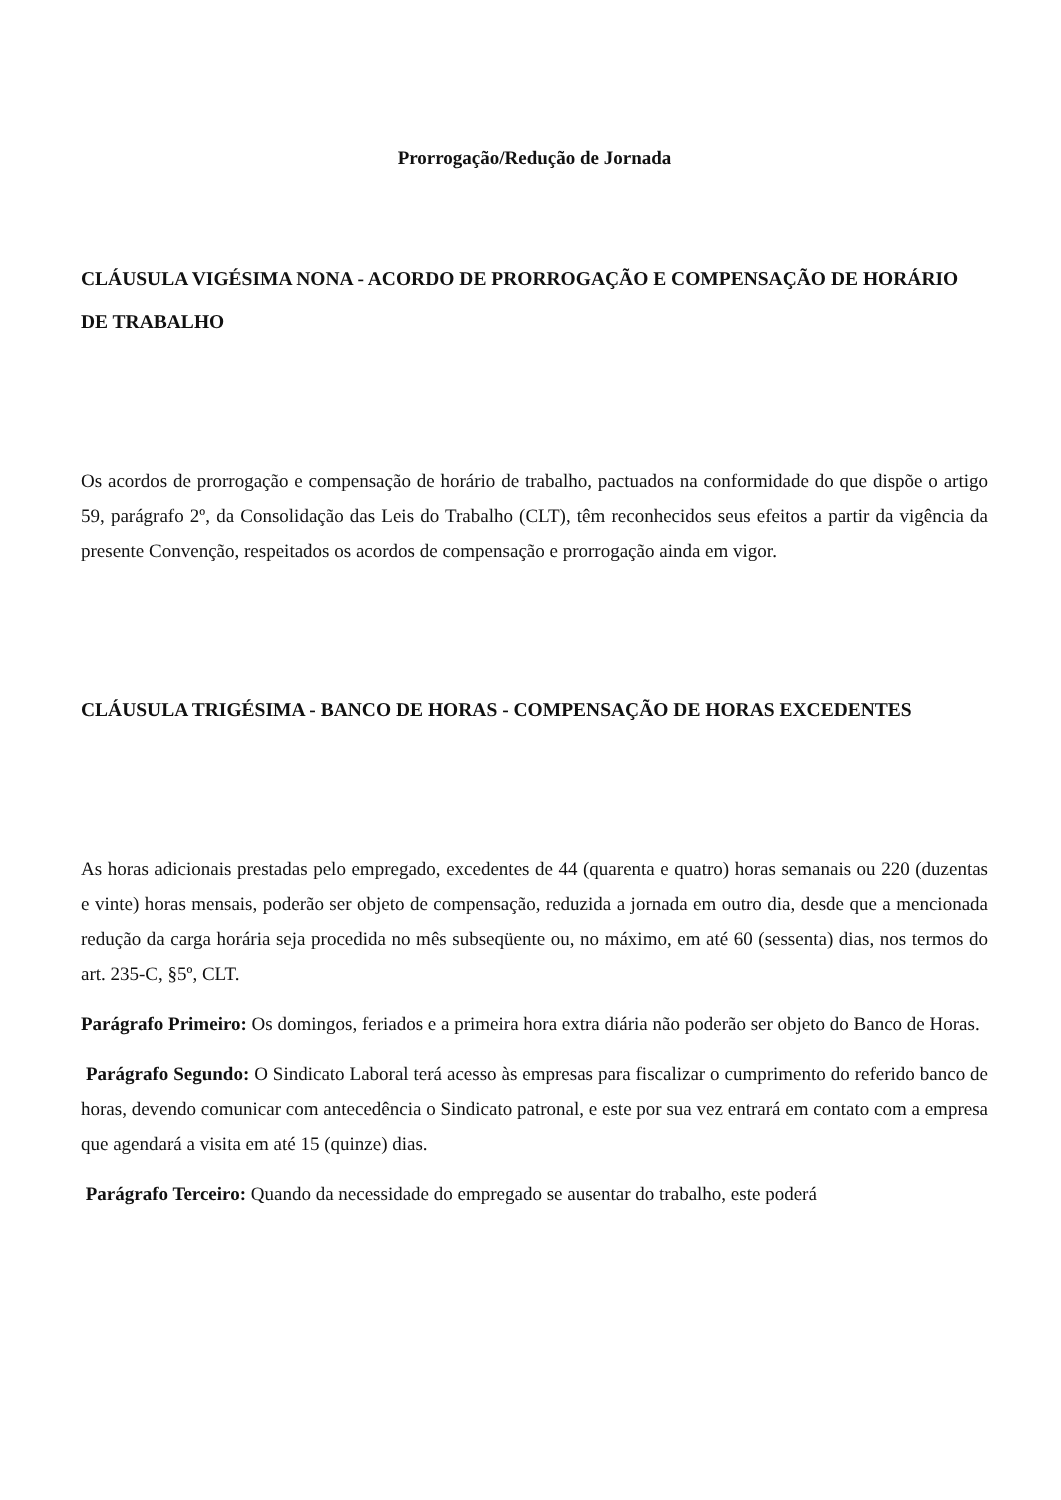Prorrogação/Redução de Jornada
CLÁUSULA VIGÉSIMA NONA - ACORDO DE PRORROGAÇÃO E COMPENSAÇÃO DE HORÁRIO DE TRABALHO
Os acordos de prorrogação e compensação de horário de trabalho, pactuados na conformidade do que dispõe o artigo 59, parágrafo 2º, da Consolidação das Leis do Trabalho (CLT), têm reconhecidos seus efeitos a partir da vigência da presente Convenção, respeitados os acordos de compensação e prorrogação ainda em vigor.
CLÁUSULA TRIGÉSIMA - BANCO DE HORAS - COMPENSAÇÃO DE HORAS EXCEDENTES
As horas adicionais prestadas pelo empregado, excedentes de 44 (quarenta e quatro) horas semanais ou 220 (duzentas e vinte) horas mensais, poderão ser objeto de compensação, reduzida a jornada em outro dia, desde que a mencionada redução da carga horária seja procedida no mês subseqüente ou, no máximo, em até 60 (sessenta) dias, nos termos do art. 235-C, §5º, CLT.
Parágrafo Primeiro: Os domingos, feriados e a primeira hora extra diária não poderão ser objeto do Banco de Horas.
Parágrafo Segundo: O Sindicato Laboral terá acesso às empresas para fiscalizar o cumprimento do referido banco de horas, devendo comunicar com antecedência o Sindicato patronal, e este por sua vez entrará em contato com a empresa que agendará a visita em até 15 (quinze) dias.
Parágrafo Terceiro: Quando da necessidade do empregado se ausentar do trabalho, este poderá